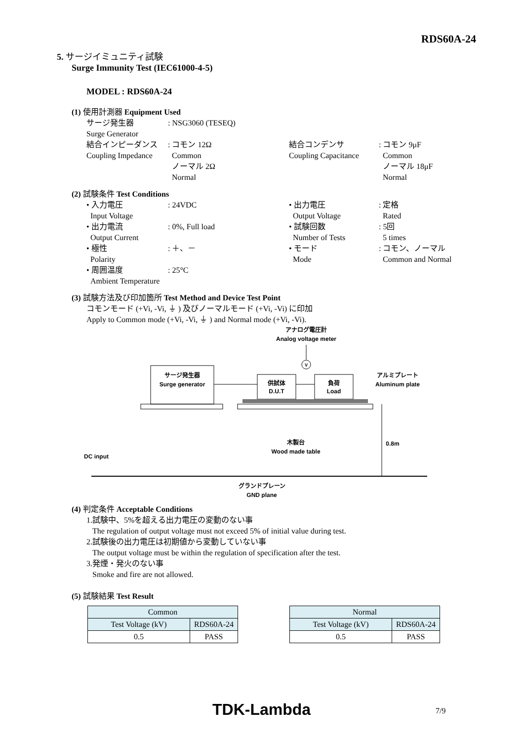RDS60A-24
5. サージイミュニティ試験
Surge Immunity Test (IEC61000-4-5)
MODEL : RDS60A-24
(1) 使用計測器 Equipment Used
サージ発生器
Surge Generator: NSG3060 (TESEQ)
結合インピーダンス
Coupling Impedance: コモン 12Ω
Common
ノーマル 2Ω
Normal 結合コンデンサ
Coupling Capacitance: コモン 9μF
Common
ノーマル 18μF
Normal
(2) 試験条件 Test Conditions
• 入力電圧
Input Voltage
• 出力電流
Output Current
• 極性
Polarity
• 周囲温度
Ambient Temperature: 24VDC
: 0%, Full load
: ＋、－
: 25°C • 出力電圧
Output Voltage
• 試験回数
Number of Tests
• モード
Mode: 定格
Rated
: 5回
5 times
: コモン、ノーマル
Common and Normal
(3) 試験方法及び印加箇所 Test Method and Device Test Point
コモンモード (+Vi, -Vi, ⏚ ) 及びノーマルモード (+Vi, -Vi) に印加
Apply to Common mode (+Vi, -Vi, ⏚ ) and Normal mode (+Vi, -Vi).
アナログ電圧計
Analog voltage meter
V
サージ発生器
Surge generator
供試体
D.U.T
負荷
Load
アルミプレート
Aluminum plate
木製台
Wood made table
0.8m
DC input
グランドプレーン
GND plane
(4) 判定条件 Acceptable Conditions
1.試験中、5%を超える出力電圧の変動のない事
The regulation of output voltage must not exceed 5% of initial value during test.
2.試験後の出力電圧は初期値から変動していない事
The output voltage must be within the regulation of specification after the test.
3.発煙・発火のない事
Smoke and fire are not allowed.
(5) 試験結果 Test Result
| Common | |
| Test Voltage (kV) | RDS60A-24 |
| 0.5 | PASS |
| Normal | |
| Test Voltage (kV) | RDS60A-24 |
| 0.5 | PASS |
TDK-Lambda 7/9